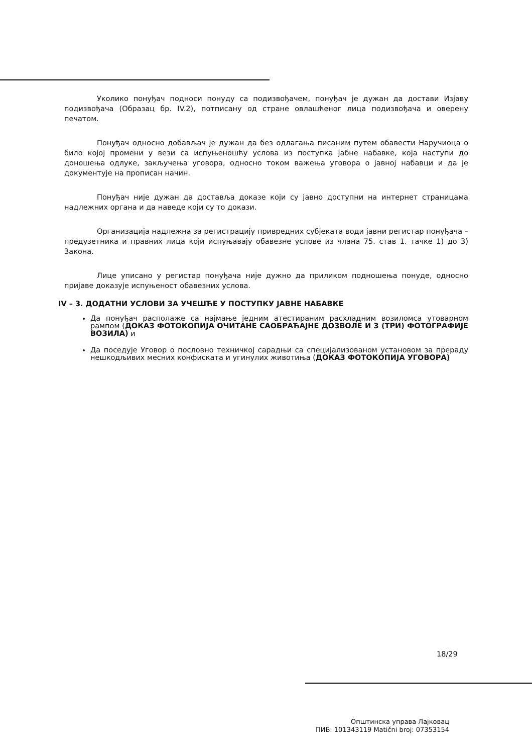Уколико понуђач подноси понуду са подизвођачем, понуђач је дужан да достави Изјаву подизвођача (Образац бр. IV.2), потписану од стране овлашћеног лица подизвођача и оверену печатом.
Понуђач односно добављач је дужан да без одлагања писаним путем обавести Наручиоца о било којој промени у вези са испуњеношћу услова из поступка јабне набавке, која наступи до доношења одлуке, закључења уговора, односно током важења уговора о јавној набавци и да је документује на прописан начин.
Понуђач није дужан да доставља доказе који су јавно доступни на интернет страницама надлежних органа и да наведе који су то докази.
Организација надлежна за регистрацију привредних субјеката води јавни регистар понуђача – предузетника и правних лица који испуњавају обавезне услове из члана 75. став 1. тачке 1) до 3) Закона.
Лице уписано у регистар понуђача није дужно да приликом подношења понуде, односно пријаве доказује испуњеност обавезних услова.
IV – 3. ДОДАТНИ УСЛОВИ ЗА УЧЕШЋЕ У ПОСТУПКУ ЈАВНЕ НАБАВКЕ
Да понуђач располаже са најмање једним атестираним расхладним возиломса утоварном рампом (ДОКАЗ ФОТОКОПИЈА ОЧИТАНЕ САОБРАЋАЈНЕ ДОЗВОЛЕ И 3 (ТРИ) ФОТОГРАФИЈЕ ВОЗИЛА) и
Да поседује Уговор о пословно техничкој сарадњи са специјализованом установом за прераду нешкодљивих месних конфиската и угинулих животиња (ДОКАЗ ФОТОКОПИЈА УГОВОРА)
18/29
Општинска управа Лајковац
ПИБ: 101343119 Matični broj: 07353154